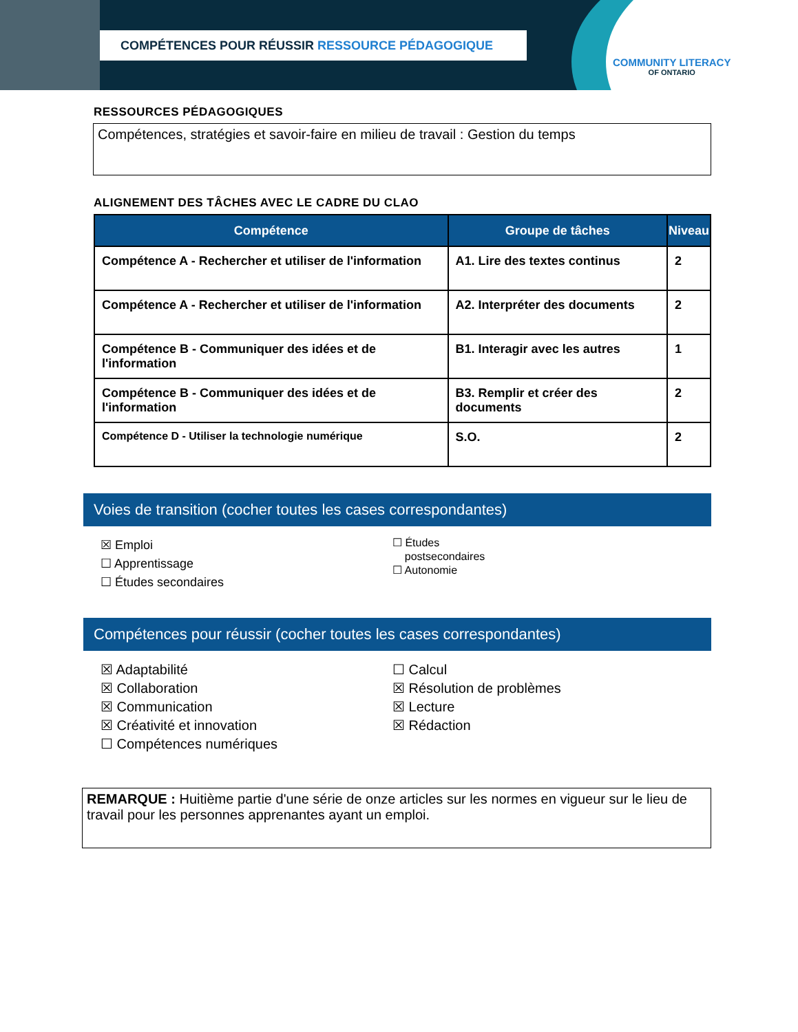COMPÉTENCES POUR RÉUSSIR RESSOURCE PÉDAGOGIQUE
COMMUNITY LITERACY
OF ONTARIO
RESSOURCES PÉDAGOGIQUES
Compétences, stratégies et savoir-faire en milieu de travail : Gestion du temps
ALIGNEMENT DES TÂCHES AVEC LE CADRE DU CLAO
| Compétence | Groupe de tâches | Niveau |
| --- | --- | --- |
| Compétence A - Rechercher et utiliser de l'information | A1. Lire des textes continus | 2 |
| Compétence A - Rechercher et utiliser de l'information | A2. Interpréter des documents | 2 |
| Compétence B - Communiquer des idées et de l'information | B1. Interagir avec les autres | 1 |
| Compétence B - Communiquer des idées et de l'information | B3. Remplir et créer des documents | 2 |
| Compétence D - Utiliser la technologie numérique | S.O. | 2 |
Voies de transition (cocher toutes les cases correspondantes)
☒ Emploi
☐ Apprentissage
☐ Études secondaires
☐ Études
postsecondaires
☐ Autonomie
Compétences pour réussir (cocher toutes les cases correspondantes)
☒ Adaptabilité
☒ Collaboration
☒ Communication
☒ Créativité et innovation
☐ Compétences numériques
☐ Calcul
☒ Résolution de problèmes
☒ Lecture
☒ Rédaction
REMARQUE : Huitième partie d'une série de onze articles sur les normes en vigueur sur le lieu de travail pour les personnes apprenantes ayant un emploi.